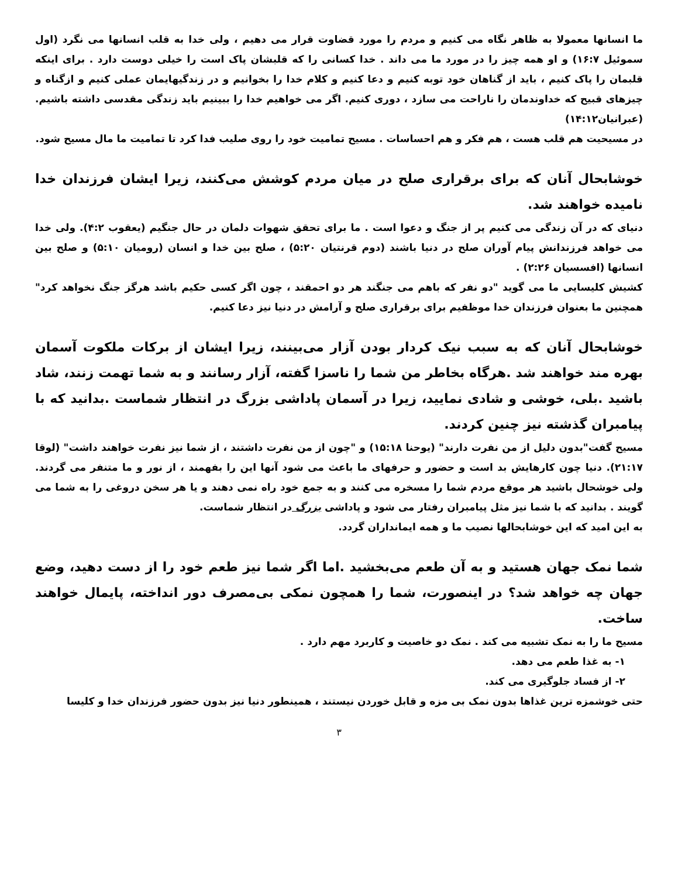ما انسانها معمولا به ظاهر نگاه می کنیم و مردم را مورد قضاوت قرار می دهیم ، ولی خدا به قلب انسانها می نگرد (اول سموئیل ۱۶:۷) و او همه چیز را در مورد ما می داند . خدا کسانی را که قلبشان پاک است را خیلی دوست دارد . برای اینکه قلبمان را پاک کنیم ، باید از گناهان خود توبه کنیم و دعا کنیم و کلام خدا را بخوانیم و در زندگیهایمان عملی کنیم و ازگناه و چیزهای قبیح که خداوندمان را ناراحت می سازد ، دوری کنیم. اگر می خواهیم خدا را ببینیم باید زندگی مقدسی داشته باشیم. (عبرانیان۱۴:۱۲)
در مسیحیت هم قلب هست ، هم فکر و هم احساسات . مسیح تمامیت خود را روی صلیب فدا کرد تا تمامیت ما مال مسیح شود.
خوشابحال آنان که برای برقراری صلح در میان مردم کوشش می‌کنند، زیرا ایشان فرزندان خدا نامیده خواهند شد.
دنیای که در آن زندگی می کنیم پر از جنگ و دعوا است . ما برای تحقق شهوات دلمان در حال جنگیم (یعقوب ۴:۲). ولی خدا می خواهد فرزندانش پیام آوران صلح در دنیا باشند (دوم قرنتیان ۵:۲۰) ، صلح بین خدا و انسان (رومیان ۵:۱۰) و صلح بین انسانها (افسسیان ۲:۲۶) .
کشیش کلیسایی ما می گوید "دو نفر که باهم می جنگند هر دو احمقند ، چون اگر کسی حکیم باشد هرگز جنگ نخواهد کرد" همچنین ما بعنوان فرزندان خدا موظفیم برای برقراری صلح و آرامش در دنیا نیز دعا کنیم.
خوشابحال آنان که به سبب نیک کردار بودن آزار می‌بینند، زیرا ایشان از برکات ملکوت آسمان بهره مند خواهند شد .هرگاه بخاطر من شما را ناسزا گفته، آزار رسانند و به شما تهمت زنند، شاد باشید .بلی، خوشی و شادی نمایید، زیرا در آسمان پاداشی بزرگ در انتظار شماست .بدانید که با پیامبران گذشته نیز چنین کردند.
مسیح گفت"بدون دلیل از من نفرت دارند" (یوحنا ۱۵:۱۸) و "چون از من نفرت داشتند ، از شما نیز نفرت خواهند داشت" (لوقا ۲۱:۱۷). دنیا چون کارهایش بد است و حضور و حرفهای ما باعث می شود آنها این را بفهمند ، از نور و ما متنفر می گردند. ولی خوشحال باشید هر موقع مردم شما را مسخره می کنند و به جمع خود راه نمی دهند و یا هر سخن دروغی را به شما می گویند . بدانید که با شما نیز مثل پیامبران رفتار می شود و پاداشی بزرگ در انتظار شماست.
به این امید که این خوشابحالها نصیب ما و همه ایمانداران گردد.
شما نمک جهان هستید و به آن طعم می‌بخشید .اما اگر شما نیز طعم خود را از دست دهید، وضع جهان چه خواهد شد؟ در اینصورت، شما را همچون نمکی بی‌مصرف دور انداخته، پایمال خواهند ساخت.
مسیح ما را به نمک تشبیه می کند . نمک دو خاصیت و کاربرد مهم دارد .
۱- به غذا طعم می دهد.
۲- از فساد جلوگیری می کند.
حتی خوشمزه ترین غذاها بدون نمک بی مزه و قابل خوردن نیستند ، همینطور دنیا نیز بدون حضور فرزندان خدا و کلیسا
۳